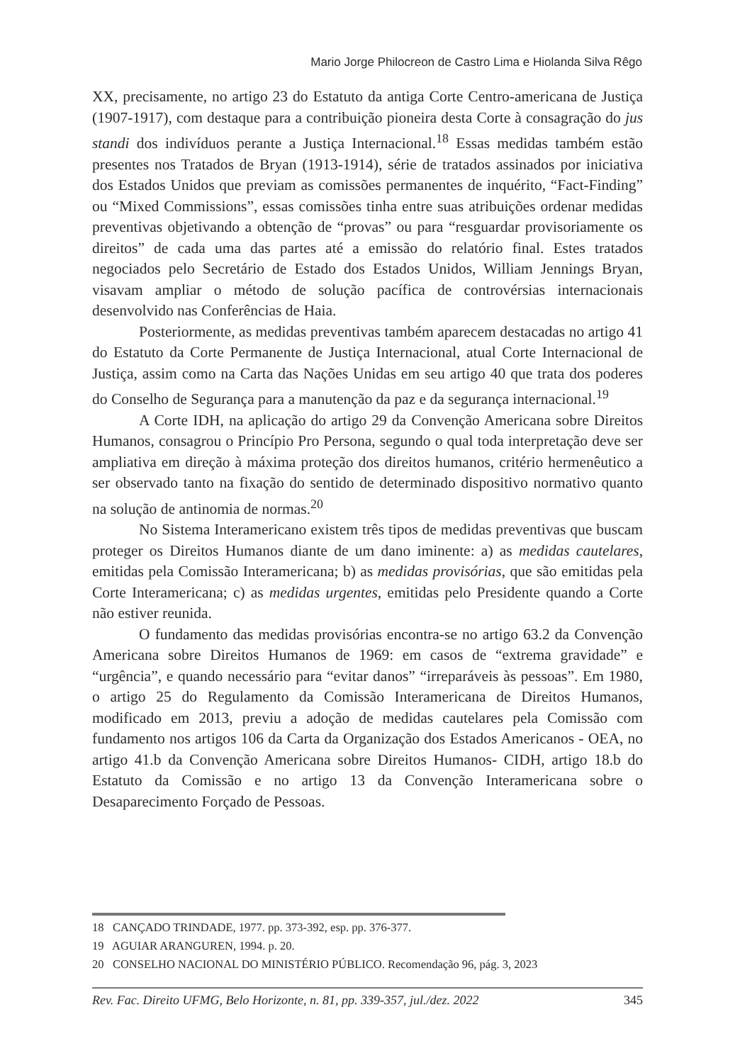Mario Jorge Philocreon de Castro Lima e Hiolanda Silva Rêgo
XX, precisamente, no artigo 23 do Estatuto da antiga Corte Centro-americana de Justiça (1907-1917), com destaque para a contribuição pioneira desta Corte à consagração do jus standi dos indivíduos perante a Justiça Internacional.<sup>18</sup> Essas medidas também estão presentes nos Tratados de Bryan (1913-1914), série de tratados assinados por iniciativa dos Estados Unidos que previam as comissões permanentes de inquérito, “Fact-Finding” ou “Mixed Commissions”, essas comissões tinha entre suas atribuições ordenar medidas preventivas objetivando a obtenção de “provas” ou para “resguardar provisoriamente os direitos” de cada uma das partes até a emissão do relatório final. Estes tratados negociados pelo Secretário de Estado dos Estados Unidos, William Jennings Bryan, visavam ampliar o método de solução pacífica de controvérsias internacionais desenvolvido nas Conferências de Haia.
Posteriormente, as medidas preventivas também aparecem destacadas no artigo 41 do Estatuto da Corte Permanente de Justiça Internacional, atual Corte Internacional de Justiça, assim como na Carta das Nações Unidas em seu artigo 40 que trata dos poderes do Conselho de Segurança para a manutenção da paz e da segurança internacional.<sup>19</sup>
A Corte IDH, na aplicação do artigo 29 da Convenção Americana sobre Direitos Humanos, consagrou o Princípio Pro Persona, segundo o qual toda interpretação deve ser ampliativa em direção à máxima proteção dos direitos humanos, critério hermenêutico a ser observado tanto na fixação do sentido de determinado dispositivo normativo quanto na solução de antinomia de normas.<sup>20</sup>
No Sistema Interamericano existem três tipos de medidas preventivas que buscam proteger os Direitos Humanos diante de um dano iminente: a) as medidas cautelares, emitidas pela Comissão Interamericana; b) as medidas provisórias, que são emitidas pela Corte Interamericana; c) as medidas urgentes, emitidas pelo Presidente quando a Corte não estiver reunida.
O fundamento das medidas provisórias encontra-se no artigo 63.2 da Convenção Americana sobre Direitos Humanos de 1969: em casos de “extrema gravidade” e “urgência”, e quando necessário para “evitar danos” “irreparáveis às pessoas”. Em 1980, o artigo 25 do Regulamento da Comissão Interamericana de Direitos Humanos, modificado em 2013, previu a adoção de medidas cautelares pela Comissão com fundamento nos artigos 106 da Carta da Organização dos Estados Americanos - OEA, no artigo 41.b da Convenção Americana sobre Direitos Humanos- CIDH, artigo 18.b do Estatuto da Comissão e no artigo 13 da Convenção Interamericana sobre o Desaparecimento Forçado de Pessoas.
18 CANÇADO TRINDADE, 1977. pp. 373-392, esp. pp. 376-377.
19 AGUIAR ARANGUREN, 1994. p. 20.
20 CONSELHO NACIONAL DO MINISTÉRIO PÚBLICO. Recomendação 96, pág. 3, 2023
Rev. Fac. Direito UFMG, Belo Horizonte, n. 81, pp. 339-357, jul./dez. 2022 345